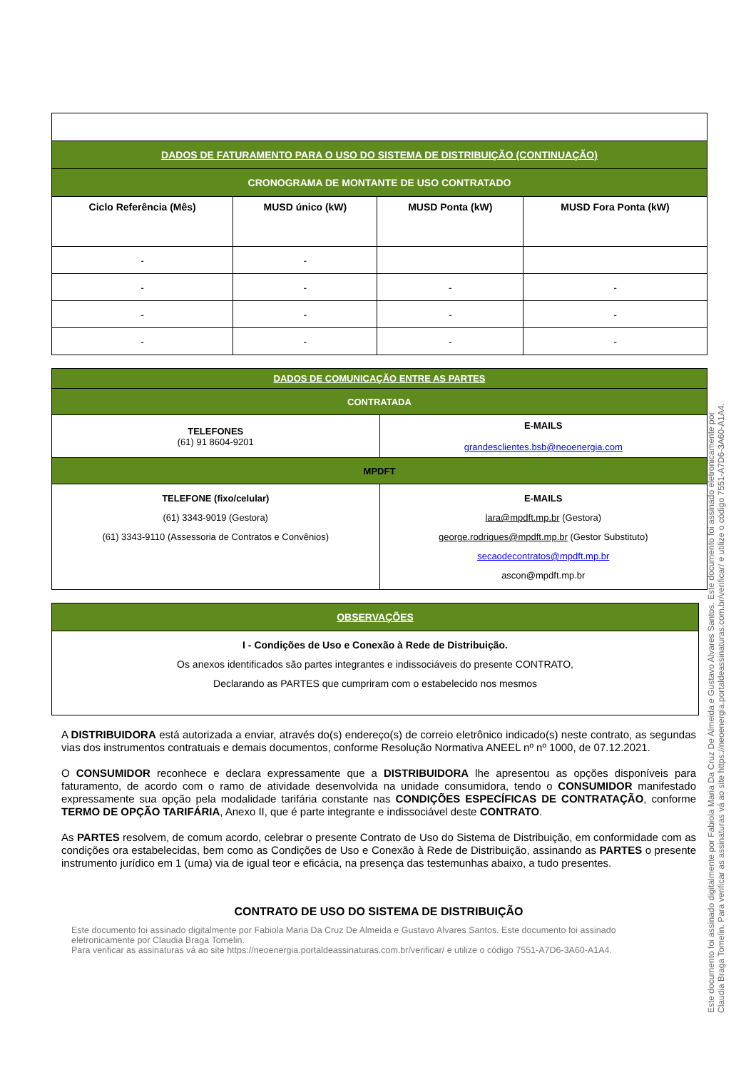| DADOS DE FATURAMENTO PARA O USO DO SISTEMA DE DISTRIBUIÇÃO (CONTINUAÇÃO) | | | |
| CRONOGRAMA DE MONTANTE DE USO CONTRATADO | | | |
| Ciclo Referência (Mês) | MUSD único (kW) | MUSD Ponta (kW) | MUSD Fora Ponta (kW) |
| - | - | | |
| - | - | - | - |
| - | - | - | - |
| - | - | - | - |
| DADOS DE COMUNICAÇÃO ENTRE AS PARTES | |
| CONTRATADA | |
| TELEFONES (61) 91 8604-9201 | E-MAILS grandesclientes.bsb@neoenergia.com |
| MPDFT | |
| TELEFONE (fixo/celular) (61) 3343-9019 (Gestora) (61) 3343-9110 (Assessoria de Contratos e Convênios) | E-MAILS lara@mpdft.mp.br (Gestora) george.rodrigues@mpdft.mp.br (Gestor Substituto) secaodecontratos@mpdft.mp.br ascon@mpdft.mp.br |
| OBSERVAÇÕES |
| I - Condições de Uso e Conexão à Rede de Distribuição. Os anexos identificados são partes integrantes e indissociáveis do presente CONTRATO, Declarando as PARTES que cumpriram com o estabelecido nos mesmos |
A DISTRIBUIDORA está autorizada a enviar, através do(s) endereço(s) de correio eletrônico indicado(s) neste contrato, as segundas vias dos instrumentos contratuais e demais documentos, conforme Resolução Normativa ANEEL nº nº 1000, de 07.12.2021.
O CONSUMIDOR reconhece e declara expressamente que a DISTRIBUIDORA lhe apresentou as opções disponíveis para faturamento, de acordo com o ramo de atividade desenvolvida na unidade consumidora, tendo o CONSUMIDOR manifestado expressamente sua opção pela modalidade tarifária constante nas CONDIÇÕES ESPECÍFICAS DE CONTRATAÇÃO, conforme TERMO DE OPÇÃO TARIFÁRIA, Anexo II, que é parte integrante e indissociável deste CONTRATO.
As PARTES resolvem, de comum acordo, celebrar o presente Contrato de Uso do Sistema de Distribuição, em conformidade com as condições ora estabelecidas, bem como as Condições de Uso e Conexão à Rede de Distribuição, assinando as PARTES o presente instrumento jurídico em 1 (uma) via de igual teor e eficácia, na presença das testemunhas abaixo, a tudo presentes.
CONTRATO DE USO DO SISTEMA DE DISTRIBUIÇÃO
Este documento foi assinado digitalmente por Fabiola Maria Da Cruz De Almeida e Gustavo Alvares Santos. Este documento foi assinado eletronicamente por Claudia Braga Tomelin.
Para verificar as assinaturas vá ao site https://neoenergia.portaldeassinaturas.com.br/verificar/ e utilize o código 7551-A7D6-3A60-A1A4.
Este documento foi assinado digitalmente por Fabiola Maria Da Cruz De Almeida e Gustavo Alvares Santos. Este documento foi assinado eletronicamente por Claudia Braga Tomelin. Para verificar as assinaturas vá ao site https://neoenergia.portaldeassinaturas.com.br/verificar/ e utilize o código 7551-A7D6-3A60-A1A4.